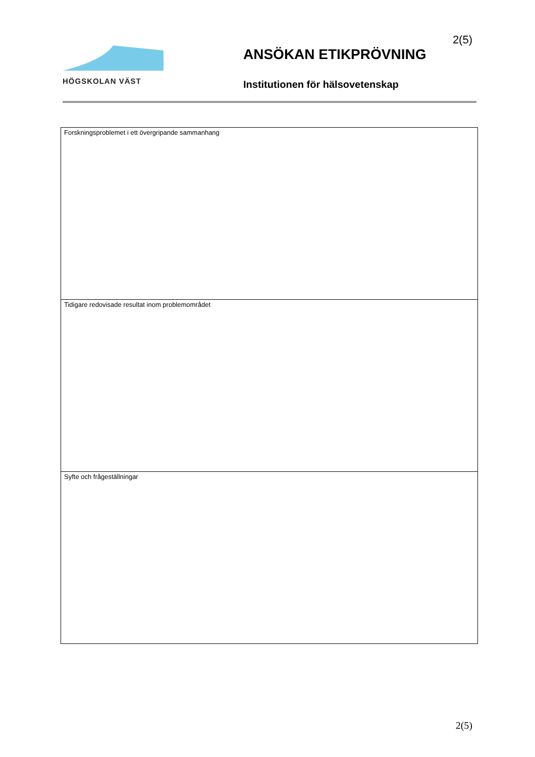HÖGSKOLAN VÄST
ANSÖKAN ETIKPRÖVNING
Institutionen för hälsovetenskap
2(5)
| Forskningsproblemet i ett övergripande sammanhang |
| Tidigare redovisade resultat inom problemområdet |
| Syfte och frågeställningar |
2(5)